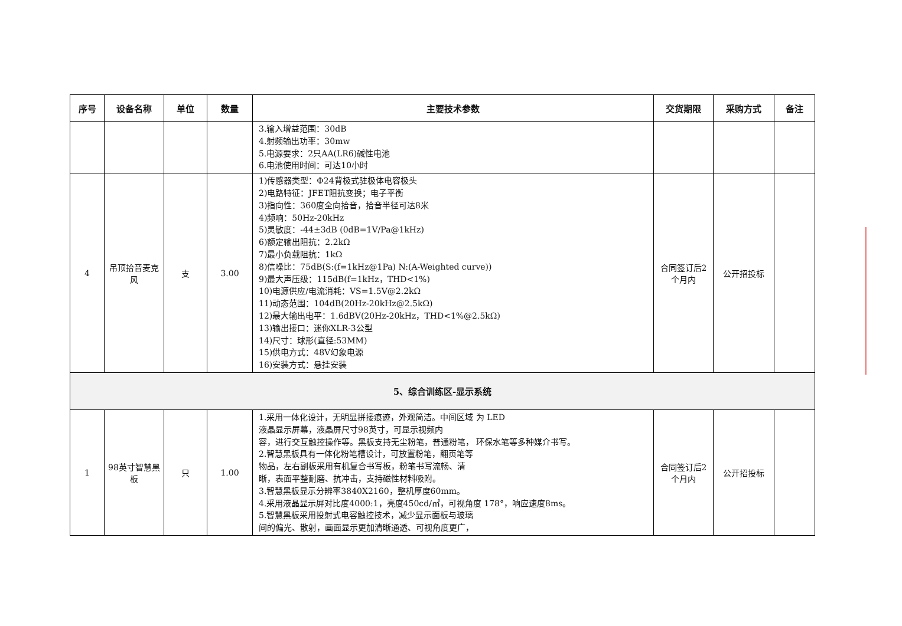| 序号 | 设备名称 | 单位 | 数量 | 主要技术参数 | 交货期限 | 采购方式 | 备注 |
| --- | --- | --- | --- | --- | --- | --- | --- |
| | | | | 3.输入增益范围：30dB 4.射频输出功率：30mw 5.电源要求：2只AA(LR6)碱性电池 6.电池使用时间：可达10小时 | | | |
| 4 | 吊顶拾音麦克风 | 支 | 3.00 | 1)传感器类型：Φ24背极式驻极体电容极头 2)电路特征：JFET阻抗变换；电子平衡 3)指向性：360度全向拾音，拾音半径可达8米 4)频响：50Hz-20kHz 5)灵敏度：-44±3dB (0dB=1V/Pa@1kHz) 6)额定输出阻抗：2.2kΩ 7)最小负载阻抗：1kΩ 8)信噪比：75dB(S:(f=1kHz@1Pa) N:(A-Weighted curve)) 9)最大声压级：115dB(f=1kHz，THD<1%) 10)电源供应/电流消耗：VS=1.5V@2.2kΩ 11)动态范围：104dB(20Hz-20kHz@2.5kΩ) 12)最大输出电平：1.6dBV(20Hz-20kHz，THD<1%@2.5kΩ) 13)输出接口：迷你XLR-3公型 14)尺寸：球形(直径:53MM) 15)供电方式：48V幻象电源 16)安装方式：悬挂安装 | 合同签订后2个月内 | 公开招投标 | |
| 5、综合训练区-显示系统 | | | | | | | |
| 1 | 98英寸智慧黑板 | 只 | 1.00 | 1.采用一体化设计，无明显拼接痕迹，外观简洁。中间区域 为 LED 液晶显示屏幕，液晶屏尺寸98英寸，可显示视频内 容，进行交互触控操作等。黑板支持无尘粉笔，普通粉笔， 环保水笔等多种媒介书写。 2.智慧黑板具有一体化粉笔槽设计，可放置粉笔，翻页笔等 物品，左右副板采用有机复合书写板，粉笔书写流畅、清 晰，表面平整耐磨、抗冲击，支持磁性材料吸附。 3.智慧黑板显示分辨率3840X2160，整机厚度60mm。 4.采用液晶显示屏对比度4000:1，亮度450cd/㎡，可视角度 178°，响应速度8ms。 5.智慧黑板采用投射式电容触控技术，减少显示面板与玻璃 间的偏光、散射，画面显示更加清晰通透、可视角度更广， | 合同签订后2个月内 | 公开招投标 | |